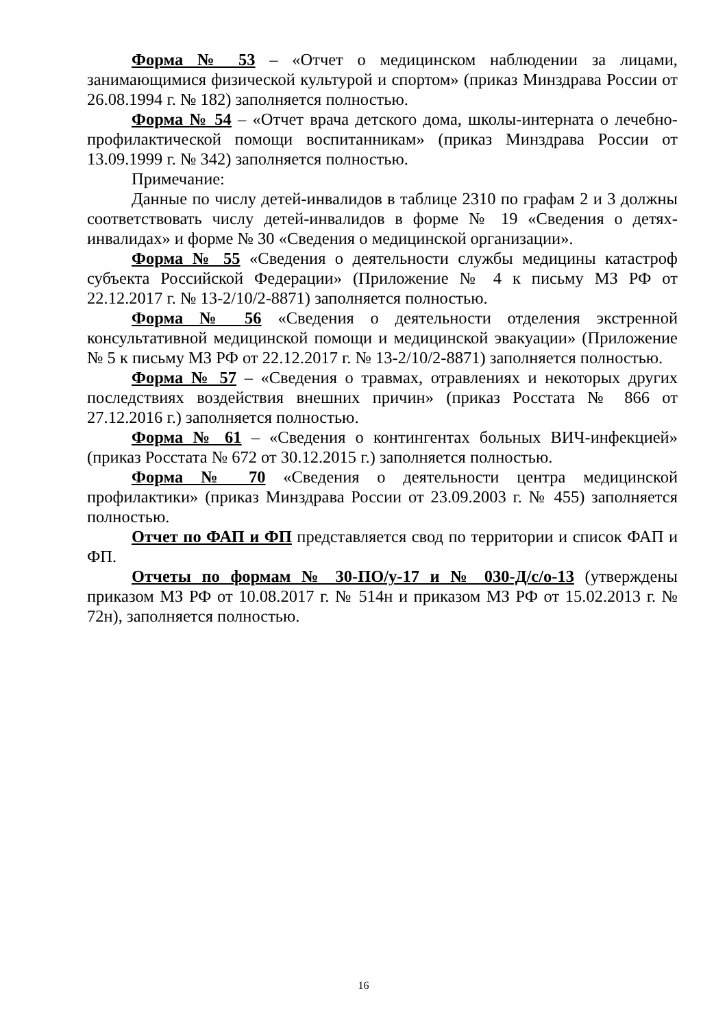Форма № 53 – «Отчет о медицинском наблюдении за лицами, занимающимися физической культурой и спортом» (приказ Минздрава России от 26.08.1994 г. № 182) заполняется полностью.
Форма № 54 – «Отчет врача детского дома, школы-интерната о лечебно-профилактической помощи воспитанникам» (приказ Минздрава России от 13.09.1999 г. № 342) заполняется полностью.
Примечание:
Данные по числу детей-инвалидов в таблице 2310 по графам 2 и 3 должны соответствовать числу детей-инвалидов в форме № 19 «Сведения о детях-инвалидах» и форме № 30 «Сведения о медицинской организации».
Форма № 55 «Сведения о деятельности службы медицины катастроф субъекта Российской Федерации» (Приложение № 4 к письму МЗ РФ от 22.12.2017 г. № 13-2/10/2-8871) заполняется полностью.
Форма № 56 «Сведения о деятельности отделения экстренной консультативной медицинской помощи и медицинской эвакуации» (Приложение № 5 к письму МЗ РФ от 22.12.2017 г. № 13-2/10/2-8871) заполняется полностью.
Форма № 57 – «Сведения о травмах, отравлениях и некоторых других последствиях воздействия внешних причин» (приказ Росстата № 866 от 27.12.2016 г.) заполняется полностью.
Форма № 61 – «Сведения о контингентах больных ВИЧ-инфекцией» (приказ Росстата № 672 от 30.12.2015 г.) заполняется полностью.
Форма № 70 «Сведения о деятельности центра медицинской профилактики» (приказ Минздрава России от 23.09.2003 г. № 455) заполняется полностью.
Отчет по ФАП и ФП представляется свод по территории и список ФАП и ФП.
Отчеты по формам № 30-ПО/у-17 и № 030-Д/с/о-13 (утверждены приказом МЗ РФ от 10.08.2017 г. № 514н и приказом МЗ РФ от 15.02.2013 г. № 72н), заполняется полностью.
16